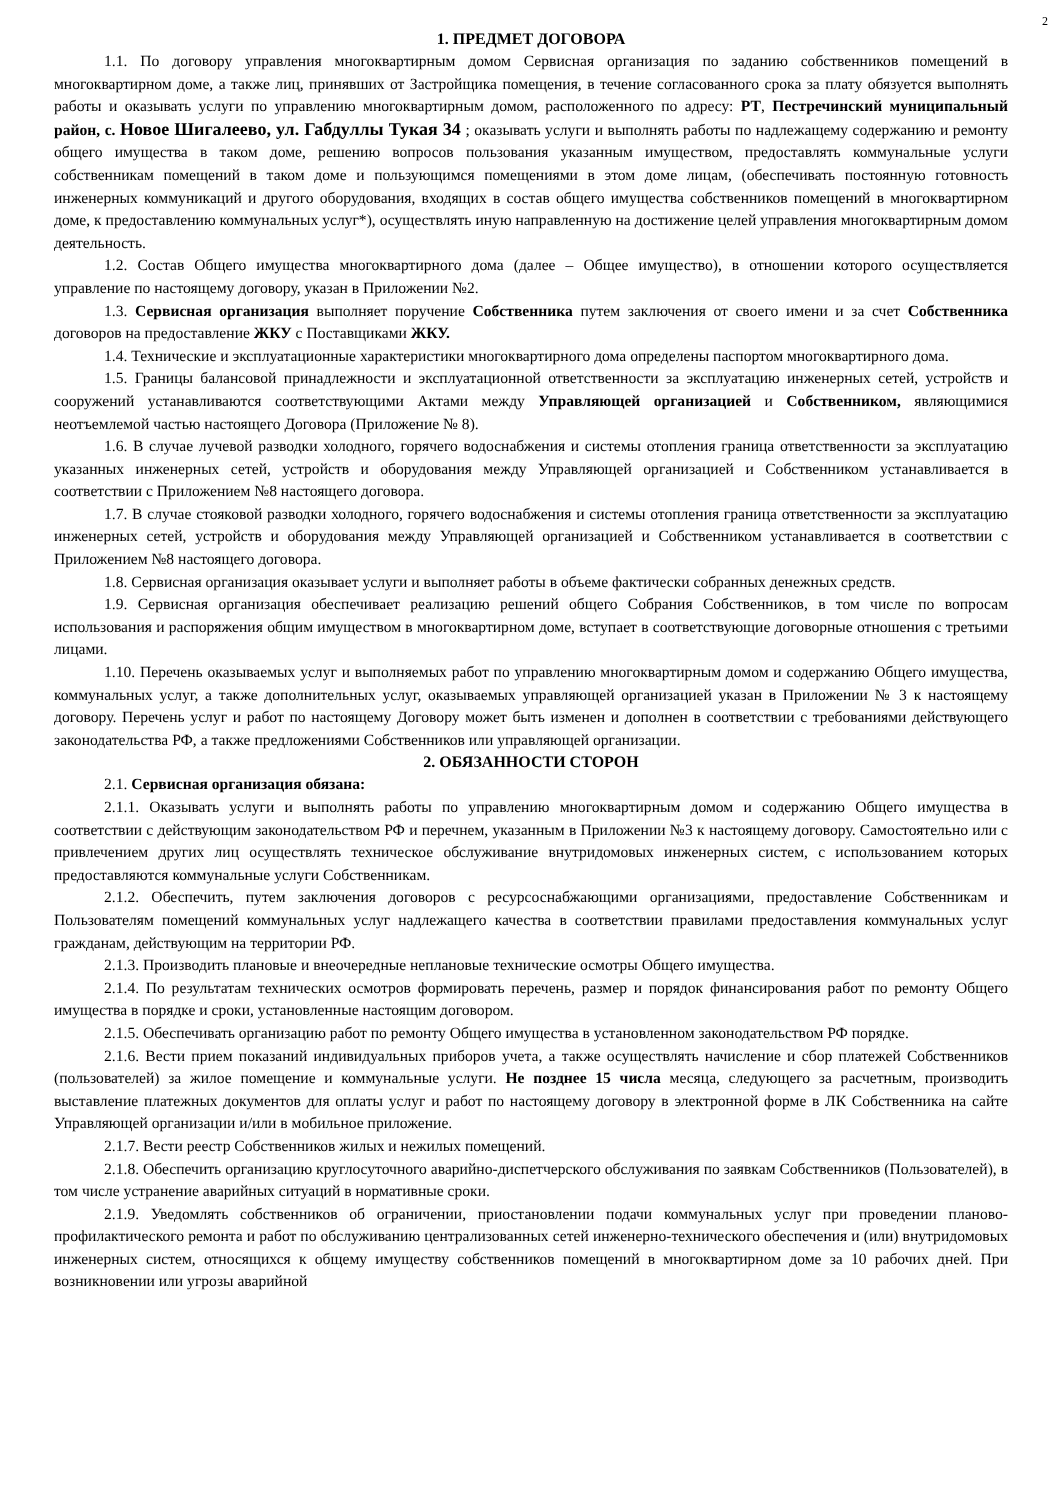2
1. ПРЕДМЕТ ДОГОВОРА
1.1. По договору управления многоквартирным домом Сервисная организация по заданию собственников помещений в многоквартирном доме, а также лиц, принявших от Застройщика помещения, в течение согласованного срока за плату обязуется выполнять работы и оказывать услуги по управлению многоквартирным домом, расположенного по адресу: РТ, Пестречинский муниципальный район, с. Новое Шигалеево, ул. Габдуллы Тукая 34 ; оказывать услуги и выполнять работы по надлежащему содержанию и ремонту общего имущества в таком доме, решению вопросов пользования указанным имуществом, предоставлять коммунальные услуги собственникам помещений в таком доме и пользующимся помещениями в этом доме лицам, (обеспечивать постоянную готовность инженерных коммуникаций и другого оборудования, входящих в состав общего имущества собственников помещений в многоквартирном доме, к предоставлению коммунальных услуг*), осуществлять иную направленную на достижение целей управления многоквартирным домом деятельность.
1.2. Состав Общего имущества многоквартирного дома (далее – Общее имущество), в отношении которого осуществляется управление по настоящему договору, указан в Приложении №2.
1.3. Сервисная организация выполняет поручение Собственника путем заключения от своего имени и за счет Собственника договоров на предоставление ЖКУ с Поставщиками ЖКУ.
1.4. Технические и эксплуатационные характеристики многоквартирного дома определены паспортом многоквартирного дома.
1.5. Границы балансовой принадлежности и эксплуатационной ответственности за эксплуатацию инженерных сетей, устройств и сооружений устанавливаются соответствующими Актами между Управляющей организацией и Собственником, являющимися неотъемлемой частью настоящего Договора (Приложение № 8).
1.6. В случае лучевой разводки холодного, горячего водоснабжения и системы отопления граница ответственности за эксплуатацию указанных инженерных сетей, устройств и оборудования между Управляющей организацией и Собственником устанавливается в соответствии с Приложением №8 настоящего договора.
1.7. В случае стояковой разводки холодного, горячего водоснабжения и системы отопления граница ответственности за эксплуатацию инженерных сетей, устройств и оборудования между Управляющей организацией и Собственником устанавливается в соответствии с Приложением №8 настоящего договора.
1.8. Сервисная организация оказывает услуги и выполняет работы в объеме фактически собранных денежных средств.
1.9. Сервисная организация обеспечивает реализацию решений общего Собрания Собственников, в том числе по вопросам использования и распоряжения общим имуществом в многоквартирном доме, вступает в соответствующие договорные отношения с третьими лицами.
1.10. Перечень оказываемых услуг и выполняемых работ по управлению многоквартирным домом и содержанию Общего имущества, коммунальных услуг, а также дополнительных услуг, оказываемых управляющей организацией указан в Приложении № 3 к настоящему договору. Перечень услуг и работ по настоящему Договору может быть изменен и дополнен в соответствии с требованиями действующего законодательства РФ, а также предложениями Собственников или управляющей организации.
2. ОБЯЗАННОСТИ СТОРОН
2.1. Сервисная организация обязана:
2.1.1. Оказывать услуги и выполнять работы по управлению многоквартирным домом и содержанию Общего имущества в соответствии с действующим законодательством РФ и перечнем, указанным в Приложении №3 к настоящему договору. Самостоятельно или с привлечением других лиц осуществлять техническое обслуживание внутридомовых инженерных систем, с использованием которых предоставляются коммунальные услуги Собственникам.
2.1.2. Обеспечить, путем заключения договоров с ресурсоснабжающими организациями, предоставление Собственникам и Пользователям помещений коммунальных услуг надлежащего качества в соответствии правилами предоставления коммунальных услуг гражданам, действующим на территории РФ.
2.1.3. Производить плановые и внеочередные неплановые технические осмотры Общего имущества.
2.1.4. По результатам технических осмотров формировать перечень, размер и порядок финансирования работ по ремонту Общего имущества в порядке и сроки, установленные настоящим договором.
2.1.5. Обеспечивать организацию работ по ремонту Общего имущества в установленном законодательством РФ порядке.
2.1.6. Вести прием показаний индивидуальных приборов учета, а также осуществлять начисление и сбор платежей Собственников (пользователей) за жилое помещение и коммунальные услуги. Не позднее 15 числа месяца, следующего за расчетным, производить выставление платежных документов для оплаты услуг и работ по настоящему договору в электронной форме в ЛК Собственника на сайте Управляющей организации и/или в мобильное приложение.
2.1.7. Вести реестр Собственников жилых и нежилых помещений.
2.1.8. Обеспечить организацию круглосуточного аварийно-диспетчерского обслуживания по заявкам Собственников (Пользователей), в том числе устранение аварийных ситуаций в нормативные сроки.
2.1.9. Уведомлять собственников об ограничении, приостановлении подачи коммунальных услуг при проведении планово-профилактического ремонта и работ по обслуживанию централизованных сетей инженерно-технического обеспечения и (или) внутридомовых инженерных систем, относящихся к общему имуществу собственников помещений в многоквартирном доме за 10 рабочих дней. При возникновении или угрозы аварийной